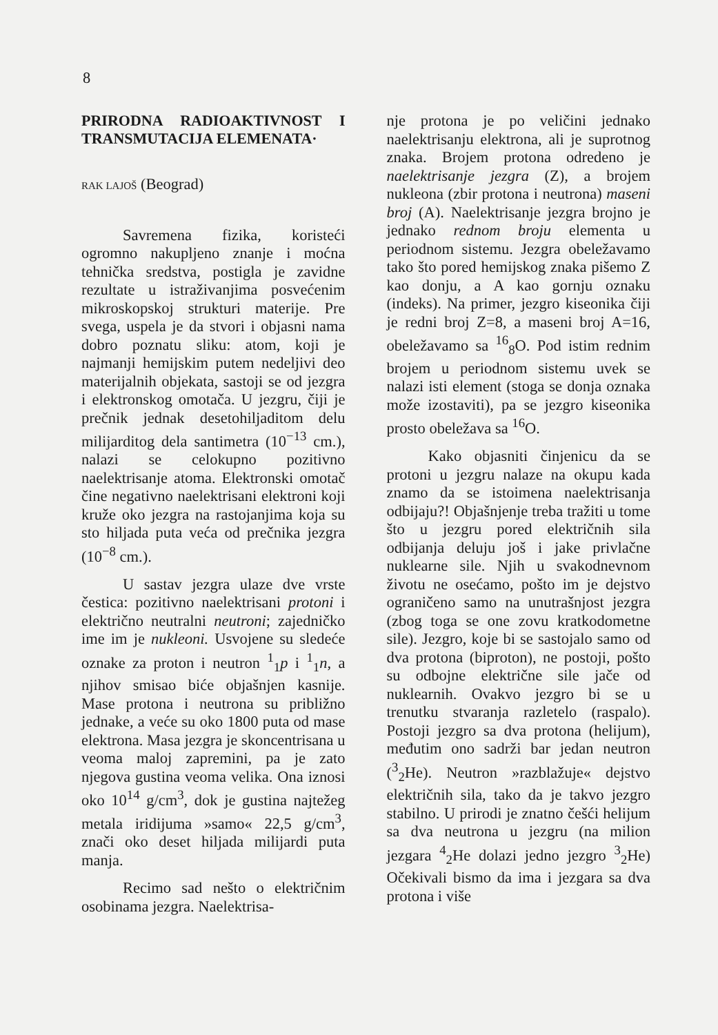8
PRIRODNA RADIOAKTIVNOST I TRANSMUTACIJA ELEMENATA·
RAK LAJOŠ (Beograd)
Savremena fizika, koristeći ogromno nakupljeno znanje i moćna tehnička sredstva, postigla je zavidne rezultate u istraživanjima posvećenim mikroskopskoj strukturi materije. Pre svega, uspela je da stvori i objasni nama dobro poznatu sliku: atom, koji je najmanji hemijskim putem nedeljivi deo materijalnih objekata, sastoji se od jezgra i elektronskog omotača. U jezgru, čiji je prečnik jednak desetohiljaditom delu milijarditog dela santimetra (10<sup>−13</sup> cm.), nalazi se celokupno pozitivno naelektrisanje atoma. Elektronski omotač čine negativno naelektrisani elektroni koji kruže oko jezgra na rastojanjima koja su sto hiljada puta veća od prečnika jezgra (10<sup>−8</sup> cm.).
U sastav jezgra ulaze dve vrste čestica: pozitivno naelektrisani protoni i električno neutralni neutroni; zajedničko ime im je nukleoni. Usvojene su sledeće oznake za proton i neutron <sup>1</sup><sub>1</sub>p i <sup>1</sup><sub>1</sub>n, a njihov smisao biće objašnjen kasnije. Mase protona i neutrona su približno jednake, a veće su oko 1800 puta od mase elektrona. Masa jezgra je skoncentrisana u veoma maloj zapremini, pa je zato njegova gustina veoma velika. Ona iznosi oko 10<sup>14</sup> g/cm<sup>3</sup>, dok je gustina najtežeg metala iridijuma »samo« 22,5 g/cm<sup>3</sup>, znači oko deset hiljada milijardi puta manja.
Recimo sad nešto o električnim osobinama jezgra. Naelektrisa-
nje protona je po veličini jednako naelektrisanju elektrona, ali je suprotnog znaka. Brojem protona odredeno je naelektrisanje jezgra (Z), a brojem nukleona (zbir protona i neutrona) maseni broj (A). Naelektrisanje jezgra brojno je jednako rednom broju elementa u periodnom sistemu. Jezgra obeležavamo tako što pored hemijskog znaka pišemo Z kao donju, a A kao gornju oznaku (indeks). Na primer, jezgro kiseonika čiji je redni broj Z=8, a maseni broj A=16, obeležavamo sa <sup>16</sup><sub>8</sub>O. Pod istim rednim brojem u periodnom sistemu uvek se nalazi isti element (stoga se donja oznaka može izostaviti), pa se jezgro kiseonika prosto obeležava sa <sup>16</sup>O.
Kako objasniti činjenicu da se protoni u jezgru nalaze na okupu kada znamo da se istoimena naelektrisanja odbijaju?! Objašnjenje treba tražiti u tome što u jezgru pored električnih sila odbijanja deluju još i jake privlačne nuklearne sile. Njih u svakodnevnom životu ne osećamo, pošto im je dejstvo ograničeno samo na unutrašnjost jezgra (zbog toga se one zovu kratkodometne sile). Jezgro, koje bi se sastojalo samo od dva protona (biproton), ne postoji, pošto su odbojne električne sile jače od nuklearnih. Ovakvo jezgro bi se u trenutku stvaranja razletelo (raspalo). Postoji jezgro sa dva protona (helijum), međutim ono sadrži bar jedan neutron (<sup>3</sup><sub>2</sub>He). Neutron »razblažuje« dejstvo električnih sila, tako da je takvo jezgro stabilno. U prirodi je znatno češći helijum sa dva neutrona u jezgru (na milion jezgara <sup>4</sup><sub>2</sub>He dolazi jedno jezgro <sup>3</sup><sub>2</sub>He) Očekivali bismo da ima i jezgara sa dva protona i više